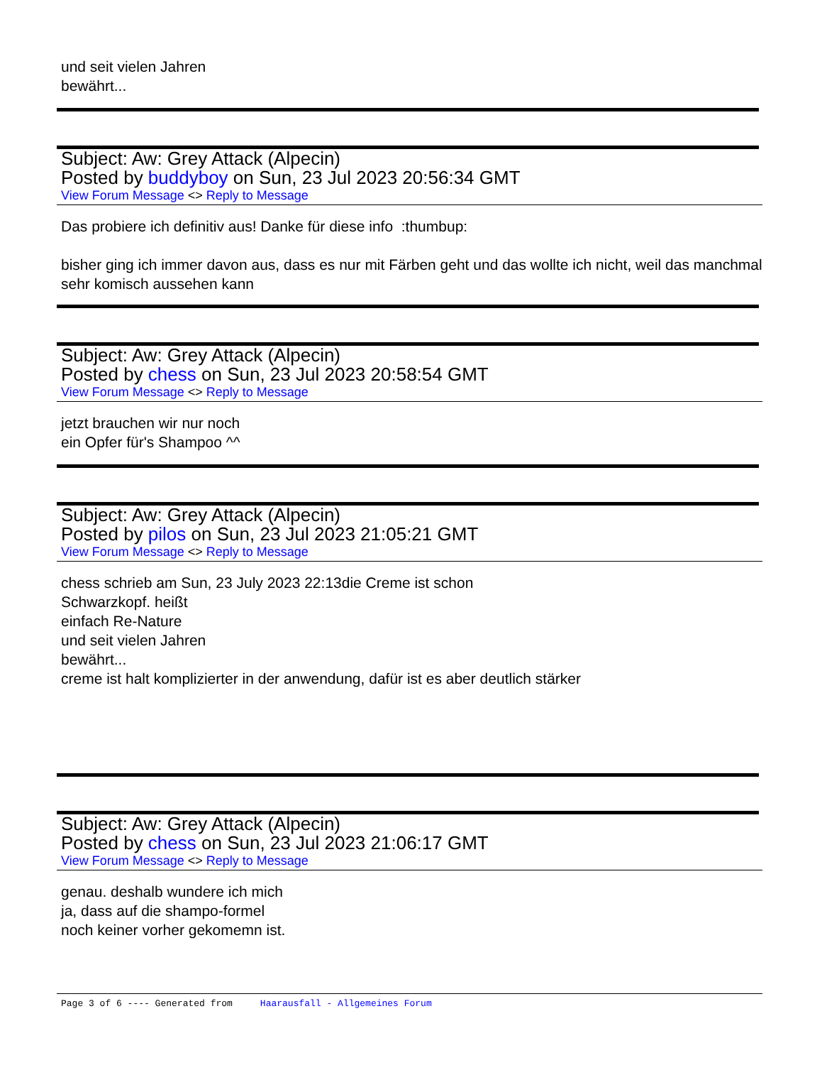und seit vielen Jahren
bewährt...
Subject: Aw: Grey Attack (Alpecin)
Posted by buddyboy on Sun, 23 Jul 2023 20:56:34 GMT
View Forum Message <> Reply to Message
Das probiere ich definitiv aus! Danke für diese info :thumbup:
bisher ging ich immer davon aus, dass es nur mit Färben geht und das wollte ich nicht, weil das manchmal sehr komisch aussehen kann
Subject: Aw: Grey Attack (Alpecin)
Posted by chess on Sun, 23 Jul 2023 20:58:54 GMT
View Forum Message <> Reply to Message
jetzt brauchen wir nur noch
ein Opfer für's Shampoo ^^
Subject: Aw: Grey Attack (Alpecin)
Posted by pilos on Sun, 23 Jul 2023 21:05:21 GMT
View Forum Message <> Reply to Message
chess schrieb am Sun, 23 July 2023 22:13die Creme ist schon
Schwarzkopf. heißt
einfach Re-Nature
und seit vielen Jahren
bewährt...
creme ist halt komplizierter in der anwendung, dafür ist es aber deutlich stärker
Subject: Aw: Grey Attack (Alpecin)
Posted by chess on Sun, 23 Jul 2023 21:06:17 GMT
View Forum Message <> Reply to Message
genau. deshalb wundere ich mich
ja, dass auf die shampo-formel
noch keiner vorher gekomemn ist.
Page 3 of 6 ---- Generated from Haarausfall - Allgemeines Forum